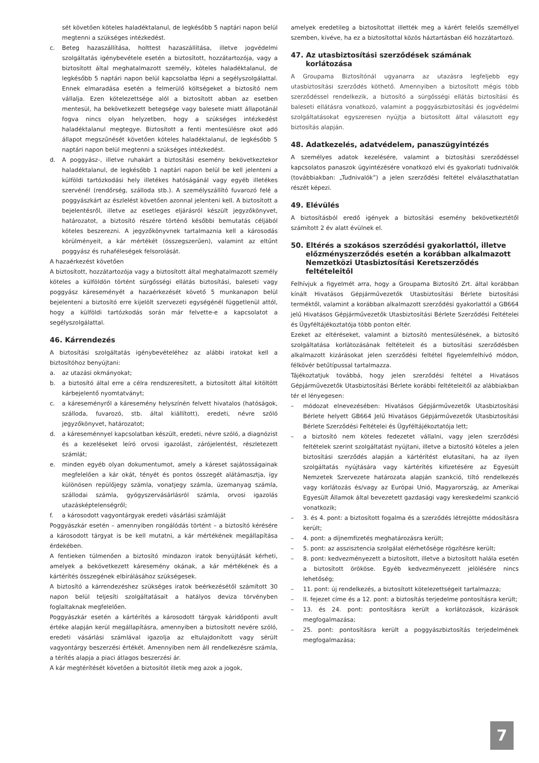sét követően köteles haladéktalanul, de legkésőbb 5 naptári napon belül megtenni a szükséges intézkedést.
c. Beteg hazaszállítása, holttest hazaszállítása, illetve jogvédelmi szolgáltatás igénybevétele esetén a biztosított, hozzátartozója, vagy a biztosított által meghatalmazott személy, köteles haladéktalanul, de legkésőbb 5 naptári napon belül kapcsolatba lépni a segélyszolgálattal. Ennek elmaradása esetén a felmerülő költségeket a biztosító nem vállalja. Ezen kötelezettsége alól a biztosított abban az esetben mentesül, ha bekövetkezett betegsége vagy balesete miatt állapotánál fogva nincs olyan helyzetben, hogy a szükséges intézkedést haladéktalanul megtegye. Biztosított a fenti mentesülésre okot adó állapot megszűnését követően köteles haladéktalanul, de legkésőbb 5 naptári napon belül megtenni a szükséges intézkedést.
d. A poggyász-, illetve ruhakárt a biztosítási esemény bekövetkeztekor haladéktalanul, de legkésőbb 1 naptári napon belül be kell jelenteni a külföldi tartózkodási hely illetékes hatóságánál vagy egyéb illetékes szervénél (rendőrség, szálloda stb.). A személyszállító fuvarozó felé a poggyászkárt az észlelést követően azonnal jelenteni kell. A biztosított a bejelentésről, illetve az esetleges eljárásról készült jegyzőkönyvet, határozatot, a biztosító részére történő későbbi bemutatás céljából köteles beszerezni. A jegyzőkönyvnek tartalmaznia kell a károsodás körülményeit, a kár mértékét (összegszerűen), valamint az eltűnt poggyász és ruhaféleségek felsorolását.
A hazaérkezést követően
A biztosított, hozzátartozója vagy a biztosított által meghatalmazott személy köteles a külföldön történt sürgősségi ellátás biztosítási, baleseti vagy poggyász káreseményét a hazaérkezését követő 5 munkanapon belül bejelenteni a biztosító erre kijelölt szervezeti egységénél függetlenül attól, hogy a külföldi tartózkodás során már felvette-e a kapcsolatot a segélyszolgálattal.
46. Kárrendezés
A biztosítási szolgáltatás igénybevételéhez az alábbi iratokat kell a biztosítóhoz benyújtani:
a. az utazási okmányokat;
b. a biztosító által erre a célra rendszeresített, a biztosított által kitöltött kárbejelentő nyomtatványt;
c. a káreseményről a káresemény helyszínén felvett hivatalos (hatóságok, szálloda, fuvarozó, stb. által kiállított), eredeti, névre szóló jegyzőkönyvet, határozatot;
d. a káreseménnyel kapcsolatban készült, eredeti, névre szóló, a diagnózist és a kezeléseket leíró orvosi igazolást, zárójelentést, részletezett számlát;
e. minden egyéb olyan dokumentumot, amely a káreset sajátosságainak megfelelően a kár okát, tényét és pontos összegét alátámasztja, így különösen repülőjegy számla, vonatjegy számla, üzemanyag számla, szállodai számla, gyógyszervásárlásról számla, orvosi igazolás utazásképtelenségről;
f. a károsodott vagyontárgyak eredeti vásárlási számláját
Poggyászkár esetén – amennyiben rongálódás történt – a biztosító kérésére a károsodott tárgyat is be kell mutatni, a kár mértékének megállapítása érdekében.
A fentieken túlmenően a biztosító mindazon iratok benyújtását kérheti, amelyek a bekövetkezett káresemény okának, a kár mértékének és a kártérítés összegének elbírálásához szükségesek.
A biztosító a kárrendezéshez szükséges iratok beérkezésétől számított 30 napon belül teljesíti szolgáltatásait a hatályos deviza törvényben foglaltaknak megfelelően.
Poggyászkár esetén a kártérítés a károsodott tárgyak káridőponti avult értéke alapján kerül megállapításra, amennyiben a biztosított nevére szóló, eredeti vásárlási számlával igazolja az eltulajdonított vagy sérült vagyontárgy beszerzési értékét. Amennyiben nem áll rendelkezésre számla, a térítés alapja a piaci átlagos beszerzési ár.
A kár megtérítését követően a biztosítót illetik meg azok a jogok,
amelyek eredetileg a biztosítottat illették meg a kárért felelős személlyel szemben, kivéve, ha ez a biztosítottal közös háztartásban élő hozzátartozó.
47. Az utasbiztosítási szerződések számának
korlátozása
A Groupama Biztosítónál ugyanarra az utazásra legfeljebb egy utasbiztosítási szerződés köthető. Amennyiben a biztosított mégis több szerződéssel rendelkezik, a biztosító a sürgősségi ellátás biztosítási és baleseti ellátásra vonatkozó, valamint a poggyászbiztosítási és jogvédelmi szolgáltatásokat egyszeresen nyújtja a biztosított által választott egy biztosítás alapján.
48. Adatkezelés, adatvédelem, panaszügyintézés
A személyes adatok kezelésére, valamint a biztosítási szerződéssel kapcsolatos panaszok ügyintézésére vonatkozó elvi és gyakorlati tudnivalók (továbbiakban: „Tudnivalók”) a jelen szerződési feltétel elválaszthatatlan részét képezi.
49. Elévülés
A biztosításból eredő igények a biztosítási esemény bekövetkeztétől számított 2 év alatt évülnek el.
50. Eltérés a szokásos szerződési gyakorlattól, illetve
előzményszerződés esetén a korábban alkalmazott
Nemzetközi Utasbiztosítási Keretszerződés
feltételeitől
Felhívjuk a figyelmét arra, hogy a Groupama Biztosító Zrt. által korábban kínált Hivatásos Gépjárművezetők Utasbiztosítási Bérlete biztosítási terméktől, valamint a korábban alkalmazott szerződési gyakorlattól a GB664 jelű Hivatásos Gépjárművezetők Utasbiztosítási Bérlete Szerződési Feltételei és Ügyféltájékoztatója több ponton eltér.
Ezeket az eltéréseket, valamint a biztosító mentesülésének, a biztosító szolgáltatása korlátozásának feltételeit és a biztosítási szerződésben alkalmazott kizárásokat jelen szerződési feltétel figyelemfelhívó módon, félkövér betűtípussal tartalmazza.
Tájékoztatjuk továbbá, hogy jelen szerződési feltétel a Hivatásos Gépjárművezetők Utasbiztosítási Bérlete korábbi feltételeitől az alábbiakban tér el lényegesen:
– módozat elnevezésében: Hivatásos Gépjárművezetők Utasbiztosítási Bérlete helyett GB664 Jelű Hivatásos Gépjárművezetők Utasbiztosítási Bérlete Szerződési Feltételei és Ügyféltájékoztatója lett;
– a biztosító nem köteles fedezetet vállalni, vagy jelen szerződési feltételek szerint szolgáltatást nyújtani, illetve a biztosító köteles a jelen biztosítási szerződés alapján a kártérítést elutasítani, ha az ilyen szolgáltatás nyújtására vagy kártérítés kifizetésére az Egyesült Nemzetek Szervezete határozata alapján szankció, tiltó rendelkezés vagy korlátozás és/vagy az Európai Unió, Magyarország, az Amerikai Egyesült Államok által bevezetett gazdasági vagy kereskedelmi szankció vonatkozik;
– 3. és 4. pont: a biztosított fogalma és a szerződés létrejötte módosításra került;
– 4. pont: a díjnemfizetés meghatározásra került;
– 5. pont: az asszisztencia szolgálat elérhetősége rögzítésre került;
– 8. pont: kedvezményezett a biztosított, illetve a biztosított halála esetén a biztosított örököse. Egyéb kedvezményezett jelölésére nincs lehetőség;
– 11. pont: új rendelkezés, a biztosított kötelezettségeit tartalmazza;
– II. fejezet címe és a 12. pont: a biztosítás terjedelme pontosításra került;
– 13. és 24. pont: pontosításra került a korlátozások, kizárások megfogalmazása;
– 25. pont: pontosításra került a poggyászbiztosítás terjedelmének megfogalmazása;
7